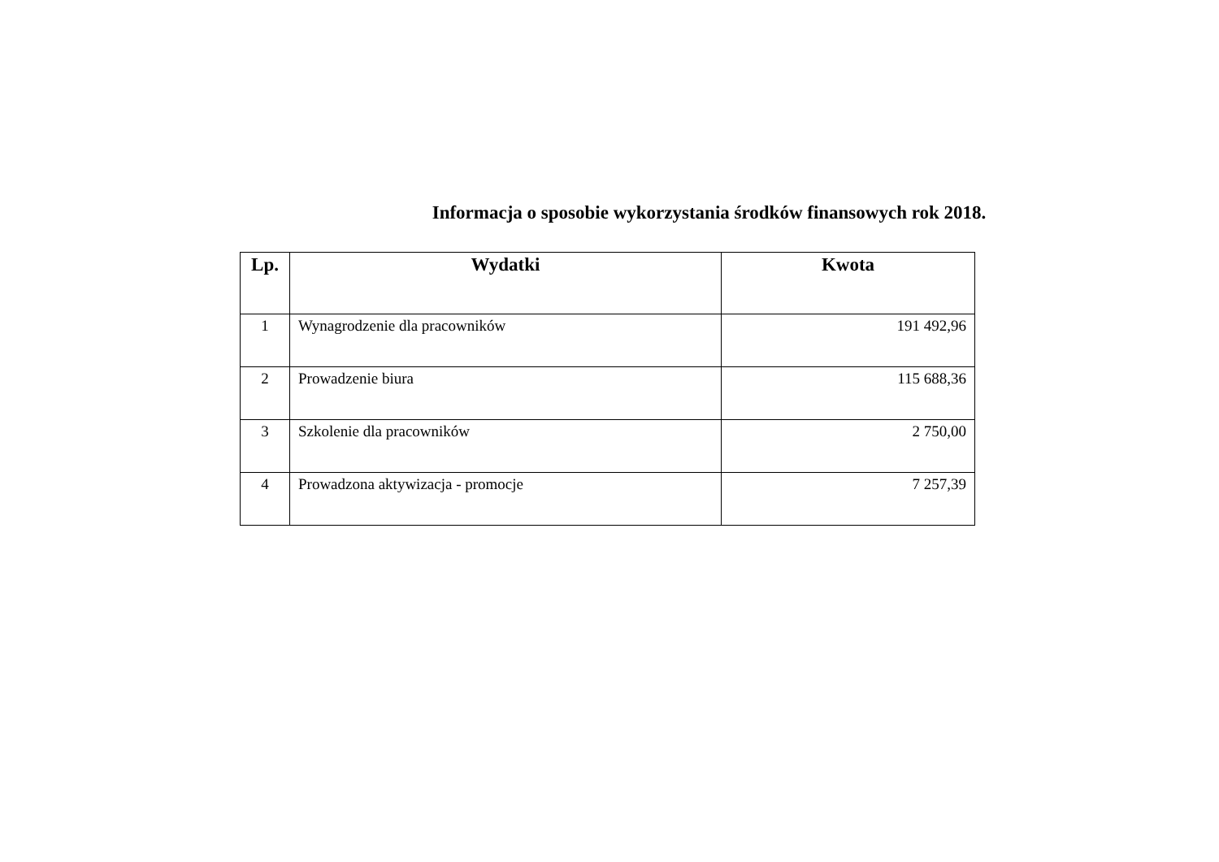Informacja o sposobie wykorzystania środków finansowych rok 2018.
| Lp. | Wydatki | Kwota |
| --- | --- | --- |
| 1 | Wynagrodzenie dla pracowników | 191 492,96 |
| 2 | Prowadzenie biura | 115 688,36 |
| 3 | Szkolenie dla pracowników | 2 750,00 |
| 4 | Prowadzona aktywizacja - promocje | 7 257,39 |